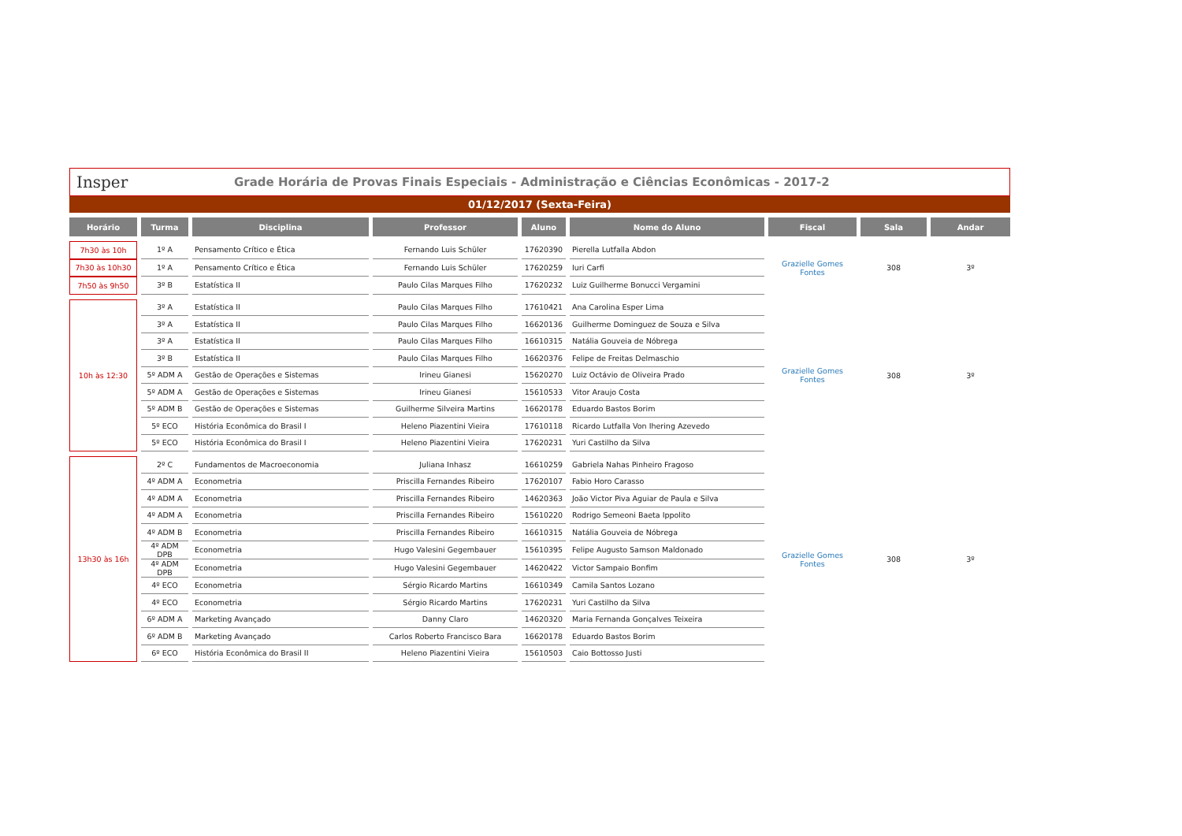Insper
Grade Horária de Provas Finais Especiais - Administração e Ciências Econômicas - 2017-2
01/12/2017 (Sexta-Feira)
| Horário | Turma | Disciplina | Professor | Aluno | Nome do Aluno | Fiscal | Sala | Andar |
| --- | --- | --- | --- | --- | --- | --- | --- | --- |
| 7h30 às 10h | 1º A | Pensamento Crítico e Ética | Fernando Luis Schüler | 17620390 | Pierella Lutfalla Abdon | Grazielle Gomes Fontes | 308 | 3º |
| 7h30 às 10h30 | 1º A | Pensamento Crítico e Ética | Fernando Luis Schüler | 17620259 | Iuri Carfi | | | |
| 7h50 às 9h50 | 3º B | Estatística II | Paulo Cilas Marques Filho | 17620232 | Luiz Guilherme Bonucci Vergamini | | | |
| 10h às 12:30 | 3º A | Estatística II | Paulo Cilas Marques Filho | 17610421 | Ana Carolina Esper Lima | Grazielle Gomes Fontes | 308 | 3º |
| | 3º A | Estatística II | Paulo Cilas Marques Filho | 16620136 | Guilherme Dominguez de Souza e Silva | | | |
| | 3º A | Estatística II | Paulo Cilas Marques Filho | 16610315 | Natália Gouveia de Nóbrega | | | |
| | 3º B | Estatística II | Paulo Cilas Marques Filho | 16620376 | Felipe de Freitas Delmaschio | | | |
| | 5º ADM A | Gestão de Operações e Sistemas | Irineu Gianesi | 15620270 | Luiz Octávio de Oliveira Prado | | | |
| | 5º ADM A | Gestão de Operações e Sistemas | Irineu Gianesi | 15610533 | Vitor Araujo Costa | | | |
| | 5º ADM B | Gestão de Operações e Sistemas | Guilherme Silveira Martins | 16620178 | Eduardo Bastos Borim | | | |
| | 5º ECO | História Econômica do Brasil I | Heleno Piazentini Vieira | 17610118 | Ricardo Lutfalla Von Ihering Azevedo | | | |
| | 5º ECO | História Econômica do Brasil I | Heleno Piazentini Vieira | 17620231 | Yuri Castilho da Silva | | | |
| 13h30 às 16h | 2º C | Fundamentos de Macroeconomia | Juliana Inhasz | 16610259 | Gabriela Nahas Pinheiro Fragoso | Grazielle Gomes Fontes | 308 | 3º |
| | 4º ADM A | Econometria | Priscilla Fernandes Ribeiro | 17620107 | Fabio Horo Carasso | | | |
| | 4º ADM A | Econometria | Priscilla Fernandes Ribeiro | 14620363 | João Victor Piva Aguiar de Paula e Silva | | | |
| | 4º ADM A | Econometria | Priscilla Fernandes Ribeiro | 15610220 | Rodrigo Semeoni Baeta Ippolito | | | |
| | 4º ADM B | Econometria | Priscilla Fernandes Ribeiro | 16610315 | Natália Gouveia de Nóbrega | | | |
| | 4º ADM DPB | Econometria | Hugo Valesini Gegembauer | 15610395 | Felipe Augusto Samson Maldonado | | | |
| | 4º ADM DPB | Econometria | Hugo Valesini Gegembauer | 14620422 | Victor Sampaio Bonfim | | | |
| | 4º ECO | Econometria | Sérgio Ricardo Martins | 16610349 | Camila Santos Lozano | | | |
| | 4º ECO | Econometria | Sérgio Ricardo Martins | 17620231 | Yuri Castilho da Silva | | | |
| | 6º ADM A | Marketing Avançado | Danny Claro | 14620320 | Maria Fernanda Gonçalves Teixeira | | | |
| | 6º ADM B | Marketing Avançado | Carlos Roberto Francisco Bara | 16620178 | Eduardo Bastos Borim | | | |
| | 6º ECO | História Econômica do Brasil II | Heleno Piazentini Vieira | 15610503 | Caio Bottosso Justi | | | |